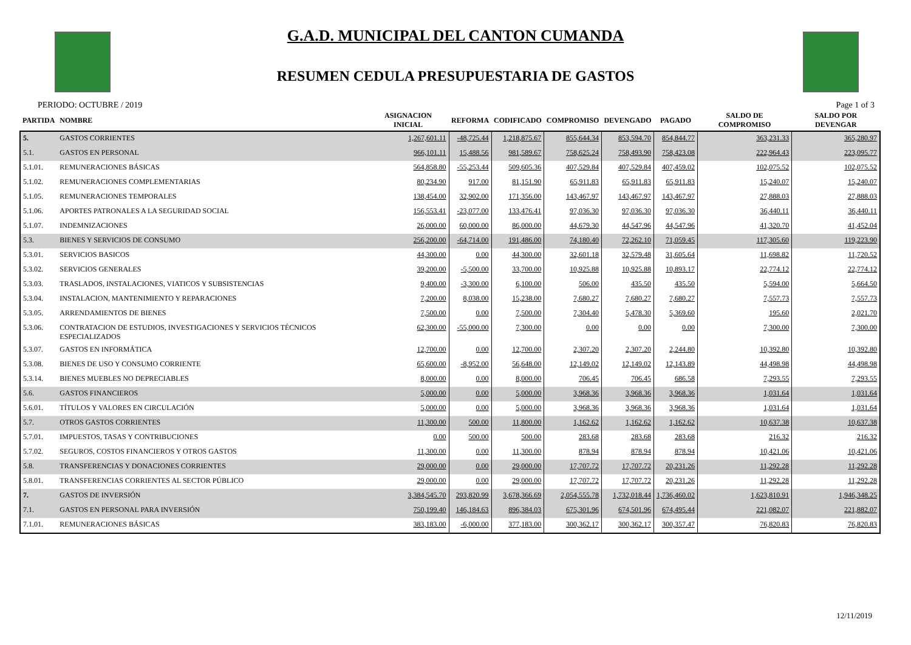G.A.D. MUNICIPAL DEL CANTON CUMANDA
RESUMEN CEDULA PRESUPUESTARIA DE GASTOS
PERIODO: OCTUBRE / 2019 Page 1 of 3
| PARTIDA | NOMBRE | ASIGNACION INICIAL | REFORMA | CODIFICADO | COMPROMISO | DEVENGADO | PAGADO | SALDO DE COMPROMISO | SALDO POR DEVENGAR |
| --- | --- | --- | --- | --- | --- | --- | --- | --- | --- |
| 5. | GASTOS CORRIENTES | 1,267,601.11 | -48,725.44 | 1,218,875.67 | 855,644.34 | 853,594.70 | 854,844.77 | 363,231.33 | 365,280.97 |
| 5.1. | GASTOS EN PERSONAL | 966,101.11 | 15,488.56 | 981,589.67 | 758,625.24 | 758,493.90 | 758,423.08 | 222,964.43 | 223,095.77 |
| 5.1.01. | REMUNERACIONES BÁSICAS | 564,858.80 | -55,253.44 | 509,605.36 | 407,529.84 | 407,529.84 | 407,459.02 | 102,075.52 | 102,075.52 |
| 5.1.02. | REMUNERACIONES COMPLEMENTARIAS | 80,234.90 | 917.00 | 81,151.90 | 65,911.83 | 65,911.83 | 65,911.83 | 15,240.07 | 15,240.07 |
| 5.1.05. | REMUNERACIONES TEMPORALES | 138,454.00 | 32,902.00 | 171,356.00 | 143,467.97 | 143,467.97 | 143,467.97 | 27,888.03 | 27,888.03 |
| 5.1.06. | APORTES PATRONALES A LA SEGURIDAD SOCIAL | 156,553.41 | -23,077.00 | 133,476.41 | 97,036.30 | 97,036.30 | 97,036.30 | 36,440.11 | 36,440.11 |
| 5.1.07. | INDEMNIZACIONES | 26,000.00 | 60,000.00 | 86,000.00 | 44,679.30 | 44,547.96 | 44,547.96 | 41,320.70 | 41,452.04 |
| 5.3. | BIENES Y SERVICIOS DE CONSUMO | 256,200.00 | -64,714.00 | 191,486.00 | 74,180.40 | 72,262.10 | 71,059.45 | 117,305.60 | 119,223.90 |
| 5.3.01. | SERVICIOS BASICOS | 44,300.00 | 0.00 | 44,300.00 | 32,601.18 | 32,579.48 | 31,605.64 | 11,698.82 | 11,720.52 |
| 5.3.02. | SERVICIOS GENERALES | 39,200.00 | -5,500.00 | 33,700.00 | 10,925.88 | 10,925.88 | 10,893.17 | 22,774.12 | 22,774.12 |
| 5.3.03. | TRASLADOS, INSTALACIONES, VIATICOS Y SUBSISTENCIAS | 9,400.00 | -3,300.00 | 6,100.00 | 506.00 | 435.50 | 435.50 | 5,594.00 | 5,664.50 |
| 5.3.04. | INSTALACION, MANTENIMIENTO Y REPARACIONES | 7,200.00 | 8,038.00 | 15,238.00 | 7,680.27 | 7,680.27 | 7,680.27 | 7,557.73 | 7,557.73 |
| 5.3.05. | ARRENDAMIENTOS DE BIENES | 7,500.00 | 0.00 | 7,500.00 | 7,304.40 | 5,478.30 | 5,369.60 | 195.60 | 2,021.70 |
| 5.3.06. | CONTRATACION DE ESTUDIOS, INVESTIGACIONES Y SERVICIOS TÉCNICOS ESPECIALIZADOS | 62,300.00 | -55,000.00 | 7,300.00 | 0.00 | 0.00 | 0.00 | 7,300.00 | 7,300.00 |
| 5.3.07. | GASTOS EN INFORMÁTICA | 12,700.00 | 0.00 | 12,700.00 | 2,307.20 | 2,307.20 | 2,244.80 | 10,392.80 | 10,392.80 |
| 5.3.08. | BIENES DE USO Y CONSUMO CORRIENTE | 65,600.00 | -8,952.00 | 56,648.00 | 12,149.02 | 12,149.02 | 12,143.89 | 44,498.98 | 44,498.98 |
| 5.3.14. | BIENES MUEBLES NO DEPRECIABLES | 8,000.00 | 0.00 | 8,000.00 | 706.45 | 706.45 | 686.58 | 7,293.55 | 7,293.55 |
| 5.6. | GASTOS FINANCIEROS | 5,000.00 | 0.00 | 5,000.00 | 3,968.36 | 3,968.36 | 3,968.36 | 1,031.64 | 1,031.64 |
| 5.6.01. | TÍTULOS Y VALORES EN CIRCULACIÓN | 5,000.00 | 0.00 | 5,000.00 | 3,968.36 | 3,968.36 | 3,968.36 | 1,031.64 | 1,031.64 |
| 5.7. | OTROS GASTOS CORRIENTES | 11,300.00 | 500.00 | 11,800.00 | 1,162.62 | 1,162.62 | 1,162.62 | 10,637.38 | 10,637.38 |
| 5.7.01. | IMPUESTOS, TASAS Y CONTRIBUCIONES | 0.00 | 500.00 | 500.00 | 283.68 | 283.68 | 283.68 | 216.32 | 216.32 |
| 5.7.02. | SEGUROS, COSTOS FINANCIEROS Y OTROS GASTOS | 11,300.00 | 0.00 | 11,300.00 | 878.94 | 878.94 | 878.94 | 10,421.06 | 10,421.06 |
| 5.8. | TRANSFERENCIAS Y DONACIONES CORRIENTES | 29,000.00 | 0.00 | 29,000.00 | 17,707.72 | 17,707.72 | 20,231.26 | 11,292.28 | 11,292.28 |
| 5.8.01. | TRANSFERENCIAS CORRIENTES AL SECTOR PÚBLICO | 29,000.00 | 0.00 | 29,000.00 | 17,707.72 | 17,707.72 | 20,231.26 | 11,292.28 | 11,292.28 |
| 7. | GASTOS DE INVERSIÓN | 3,384,545.70 | 293,820.99 | 3,678,366.69 | 2,054,555.78 | 1,732,018.44 | 1,736,460.02 | 1,623,810.91 | 1,946,348.25 |
| 7.1. | GASTOS EN PERSONAL PARA INVERSIÓN | 750,199.40 | 146,184.63 | 896,384.03 | 675,301.96 | 674,501.96 | 674,495.44 | 221,082.07 | 221,882.07 |
| 7.1.01. | REMUNERACIONES BÁSICAS | 383,183.00 | -6,000.00 | 377,183.00 | 300,362.17 | 300,362.17 | 300,357.47 | 76,820.83 | 76,820.83 |
12/11/2019